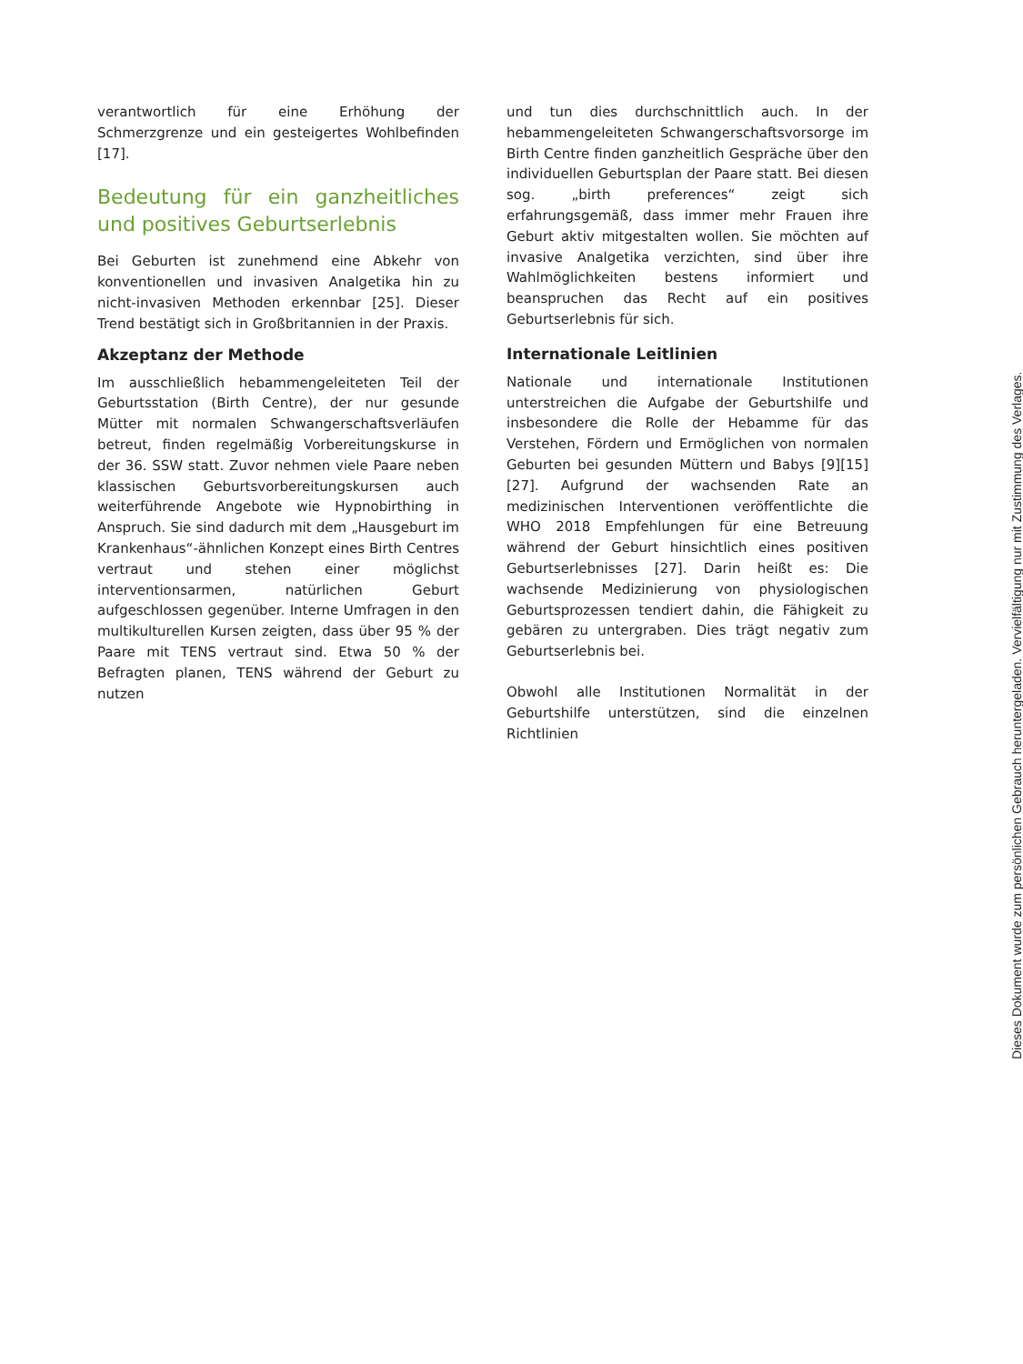verantwortlich für eine Erhöhung der Schmerzgrenze und ein gesteigertes Wohlbefinden [17].
Bedeutung für ein ganzheitliches und positives Geburtserlebnis
Bei Geburten ist zunehmend eine Abkehr von konventionellen und invasiven Analgetika hin zu nicht-invasiven Methoden erkennbar [25]. Dieser Trend bestätigt sich in Großbritannien in der Praxis.
Akzeptanz der Methode
Im ausschließlich hebammengeleiteten Teil der Geburtsstation (Birth Centre), der nur gesunde Mütter mit normalen Schwangerschaftsverläufen betreut, finden regelmäßig Vorbereitungskurse in der 36. SSW statt. Zuvor nehmen viele Paare neben klassischen Geburtsvorbereitungskursen auch weiterführende Angebote wie Hypnobirthing in Anspruch. Sie sind dadurch mit dem „Hausgeburt im Krankenhaus“-ähnlichen Konzept eines Birth Centres vertraut und stehen einer möglichst interventionsarmen, natürlichen Geburt aufgeschlossen gegenüber. Interne Umfragen in den multikulturellen Kursen zeigten, dass über 95 % der Paare mit TENS vertraut sind. Etwa 50 % der Befragten planen, TENS während der Geburt zu nutzen
und tun dies durchschnittlich auch. In der hebammengeleiteten Schwangerschaftsvorsorge im Birth Centre finden ganzheitlich Gespräche über den individuellen Geburtsplan der Paare statt. Bei diesen sog. „birth preferences“ zeigt sich erfahrungsgemäß, dass immer mehr Frauen ihre Geburt aktiv mitgestalten wollen. Sie möchten auf invasive Analgetika verzichten, sind über ihre Wahlmöglichkeiten bestens informiert und beanspruchen das Recht auf ein positives Geburtserlebnis für sich.
Internationale Leitlinien
Nationale und internationale Institutionen unterstreichen die Aufgabe der Geburtshilfe und insbesondere die Rolle der Hebamme für das Verstehen, Fördern und Ermöglichen von normalen Geburten bei gesunden Müttern und Babys [9][15][27]. Aufgrund der wachsenden Rate an medizinischen Interventionen veröffentlichte die WHO 2018 Empfehlungen für eine Betreuung während der Geburt hinsichtlich eines positiven Geburtserlebnisses [27]. Darin heißt es: Die wachsende Medizinierung von physiologischen Geburtsprozessen tendiert dahin, die Fähigkeit zu gebären zu untergraben. Dies trägt negativ zum Geburtserlebnis bei.
Obwohl alle Institutionen Normalität in der Geburtshilfe unterstützen, sind die einzelnen Richtlinien
Dieses Dokument wurde zum persönlichen Gebrauch heruntergeladen. Vervielfältigung nur mit Zustimmung des Verlages.